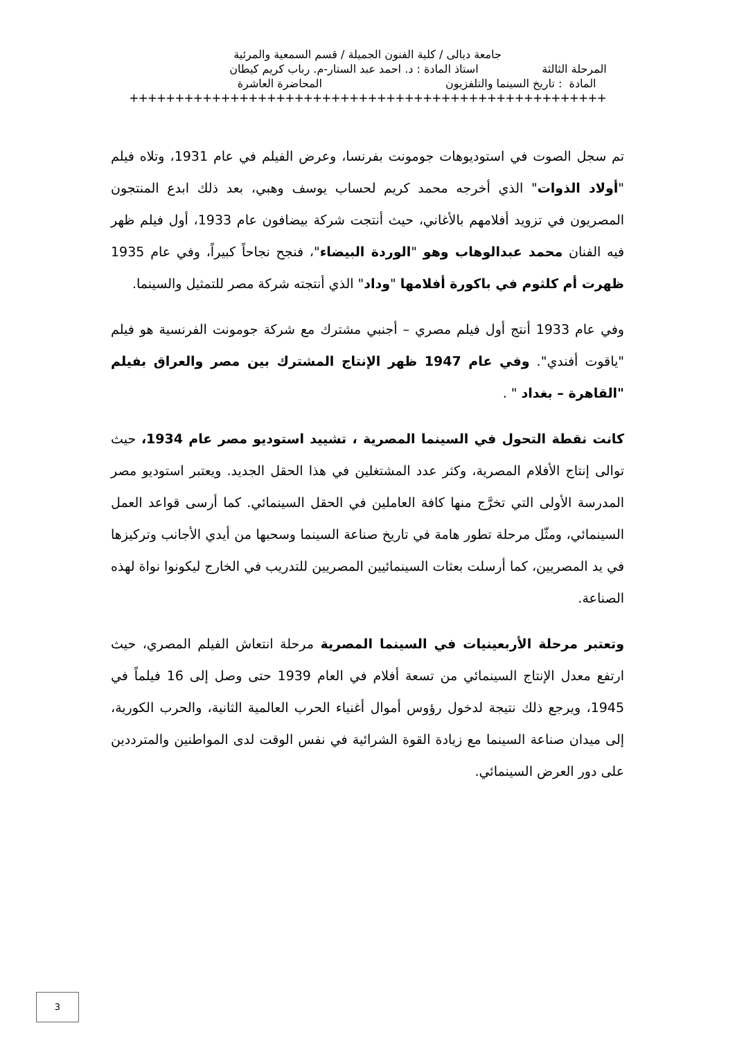جامعة ديالى / كلية الفنون الجميلة / قسم السمعية والمرئية
المرحلة الثالثة استاذ المادة : د. احمد عبد الستار-م. رباب كريم كيطان
المادة : تاريخ السينما والتلفزيون المحاضرة العاشرة
++++++++++++++++++++++++++++++++++++++++++++++++++++
تم سجل الصوت في استوديوهات جومونت بفرنسا، وعرض الفيلم في عام 1931، وتلاه فيلم "أولاد الذوات" الذي أخرجه محمد كريم لحساب يوسف وهبي، بعد ذلك ابدع المنتجون المصريون في تزويد أفلامهم بالأغاني، حيث أنتجت شركة بيضافون عام 1933، أول فيلم ظهر فيه الفنان محمد عبدالوهاب وهو "الوردة البيضاء"، فنجح نجاحاً كبيراً، وفي عام 1935 ظهرت أم كلثوم في باكورة أفلامها "وداد" الذي أنتجته شركة مصر للتمثيل والسينما.
وفي عام 1933 أنتج أول فيلم مصري – أجنبي مشترك مع شركة جومونت الفرنسية هو فيلم "ياقوت أفندي". وفي عام 1947 ظهر الإنتاج المشترك بين مصر والعراق بفيلم "القاهرة – بغداد " .
كانت نقطة التحول في السينما المصرية ، تشييد استوديو مصر عام 1934، حيث توالى إنتاج الأفلام المصرية، وكثر عدد المشتغلين في هذا الحقل الجديد. ويعتبر استوديو مصر المدرسة الأولى التي تخرَّج منها كافة العاملين في الحقل السينمائي. كما أرسى قواعد العمل السينمائي، ومثّل مرحلة تطور هامة في تاريخ صناعة السينما وسحبها من أيدي الأجانب وتركيزها في يد المصريين، كما أرسلت بعثات السينمائيين المصريين للتدريب في الخارج ليكونوا نواة لهذه الصناعة.
وتعتبر مرحلة الأربعينيات في السينما المصرية مرحلة انتعاش الفيلم المصري، حيث ارتفع معدل الإنتاج السينمائي من تسعة أفلام في العام 1939 حتى وصل إلى 16 فيلماً في 1945، ويرجع ذلك نتيجة لدخول رؤوس أموال أغنياء الحرب العالمية الثانية، والحرب الكورية، إلى ميدان صناعة السينما مع زيادة القوة الشرائية في نفس الوقت لدى المواطنين والمترددين على دور العرض السينمائي.
3